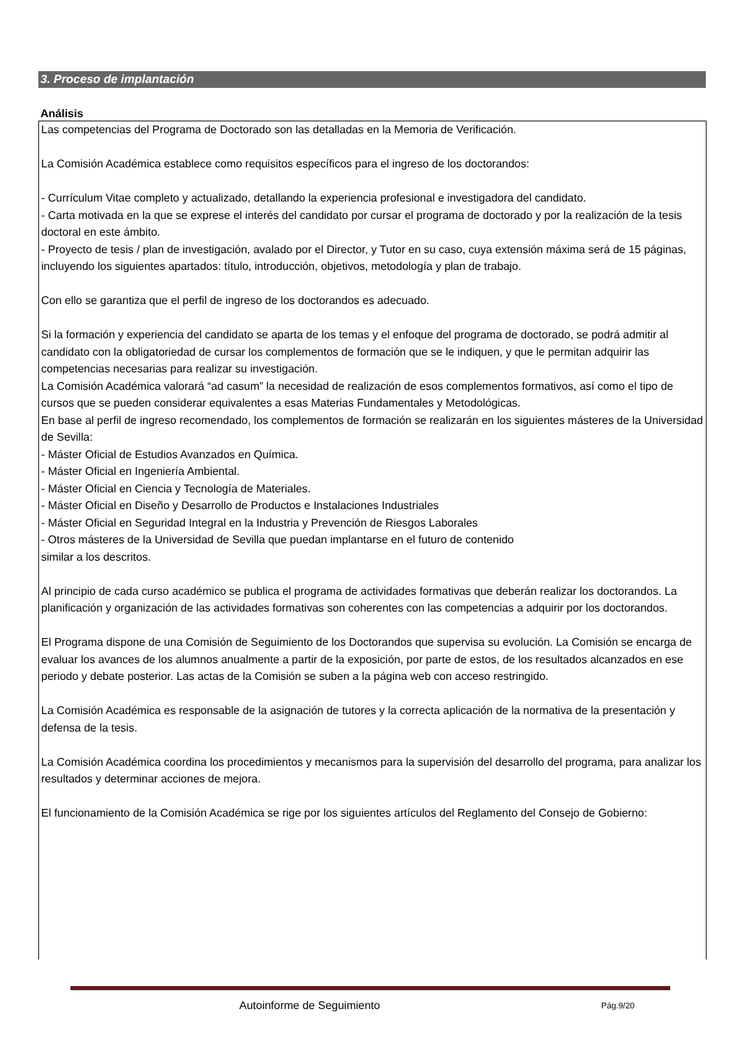3. Proceso de implantación
Análisis
Las competencias del Programa de Doctorado son las detalladas en la Memoria de Verificación.
La Comisión Académica establece como requisitos específicos para el ingreso de los doctorandos:
- Currículum Vitae completo y actualizado, detallando la experiencia profesional e investigadora del candidato.
- Carta motivada en la que se exprese el interés del candidato por cursar el programa de doctorado y por la realización de la tesis doctoral en este ámbito.
- Proyecto de tesis / plan de investigación, avalado por el Director, y Tutor en su caso, cuya extensión máxima será de 15 páginas, incluyendo los siguientes apartados: título, introducción, objetivos, metodología y plan de trabajo.
Con ello se garantiza que el perfil de ingreso de los doctorandos es adecuado.
Si la formación y experiencia del candidato se aparta de los temas y el enfoque del programa de doctorado, se podrá admitir al candidato con la obligatoriedad de cursar los complementos de formación que se le indiquen, y que le permitan adquirir las competencias necesarias para realizar su investigación.
La Comisión Académica valorará “ad casum” la necesidad de realización de esos complementos formativos, así como el tipo de cursos que se pueden considerar equivalentes a esas Materias Fundamentales y Metodológicas.
En base al perfil de ingreso recomendado, los complementos de formación se realizarán en los siguientes másteres de la Universidad de Sevilla:
- Máster Oficial de Estudios Avanzados en Química.
- Máster Oficial en Ingeniería Ambiental.
- Máster Oficial en Ciencia y Tecnología de Materiales.
- Máster Oficial en Diseño y Desarrollo de Productos e Instalaciones Industriales
- Máster Oficial en Seguridad Integral en la Industria y Prevención de Riesgos Laborales
- Otros másteres de la Universidad de Sevilla que puedan implantarse en el futuro de contenido
similar a los descritos.
Al principio de cada curso académico se publica el programa de actividades formativas que deberán realizar los doctorandos. La planificación y organización de las actividades formativas son coherentes con las competencias a adquirir por los doctorandos.
El Programa dispone de una Comisión de Seguimiento de los Doctorandos que supervisa su evolución. La Comisión se encarga de evaluar los avances de los alumnos anualmente a partir de la exposición, por parte de estos, de los resultados alcanzados en ese periodo y debate posterior. Las actas de la Comisión se suben a la página web con acceso restringido.
La Comisión Académica es responsable de la asignación de tutores y la correcta aplicación de la normativa de la presentación y defensa de la tesis.
La Comisión Académica coordina los procedimientos y mecanismos para la supervisión del desarrollo del programa, para analizar los resultados y determinar acciones de mejora.
El funcionamiento de la Comisión Académica se rige por los siguientes artículos del Reglamento del Consejo de Gobierno:
Autoinforme de Seguimiento Pág.9/20